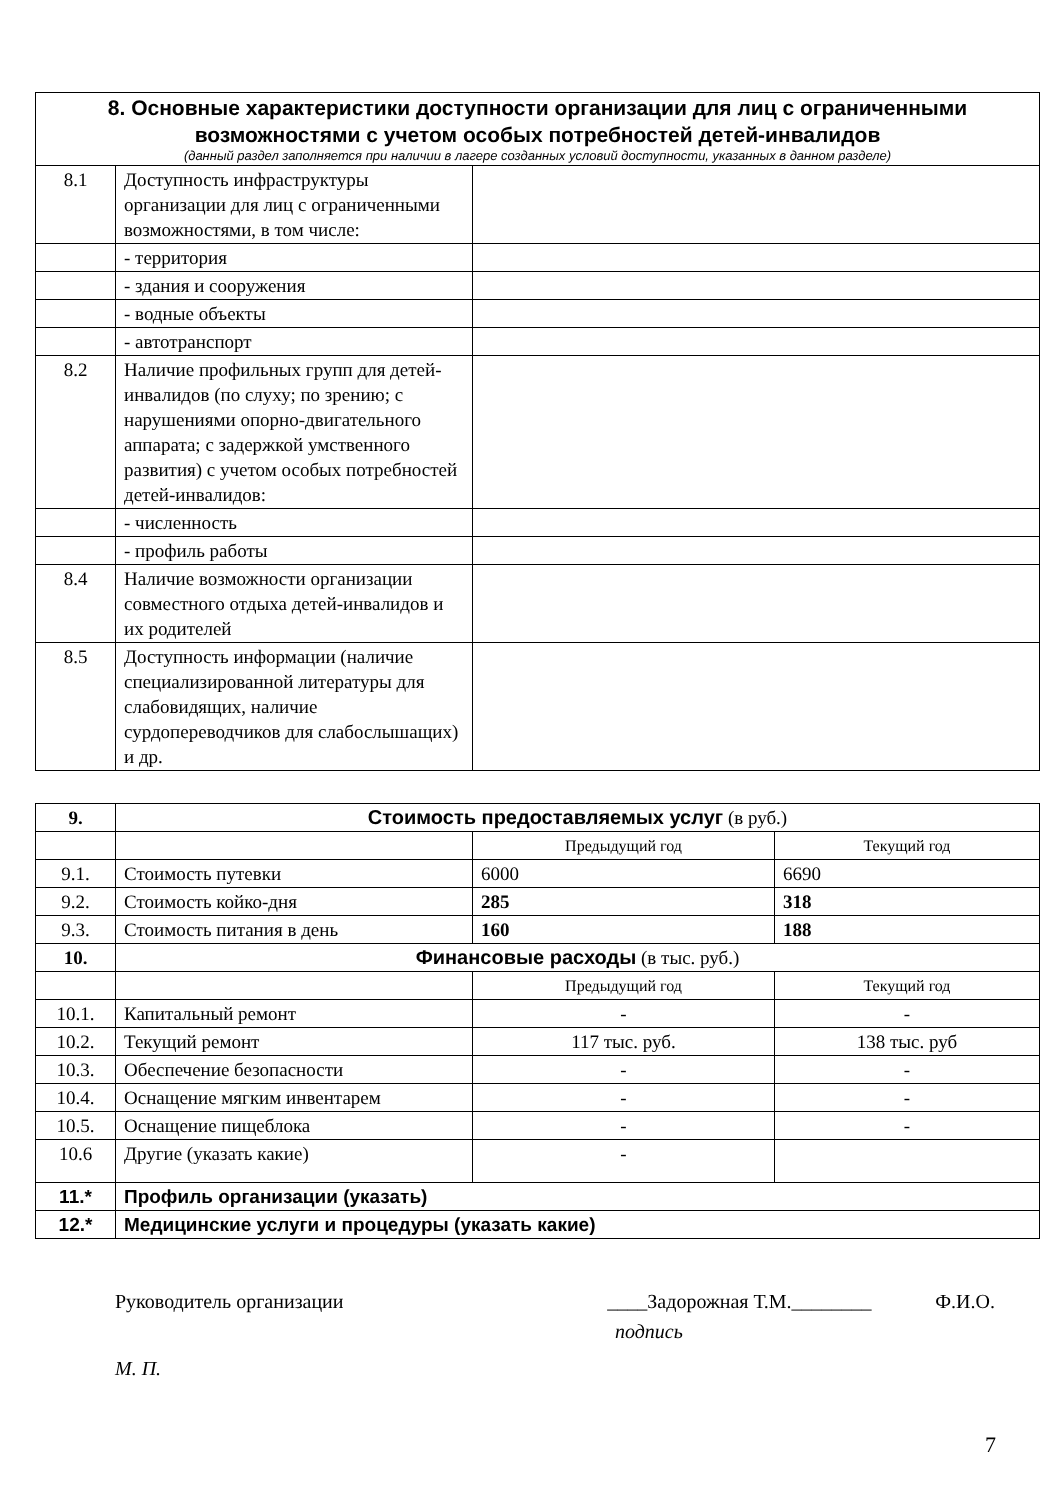| 8. Основные характеристики доступности организации для лиц с ограниченными возможностями с учетом особых потребностей детей-инвалидов (данный раздел заполняется при наличии в лагере созданных условий доступности, указанных в данном разделе) | | |
| --- | --- | --- |
| 8.1 | Доступность инфраструктуры организации для лиц с ограниченными возможностями, в том числе: | |
| | - территория | |
| | - здания и сооружения | |
| | - водные объекты | |
| | - автотранспорт | |
| 8.2 | Наличие профильных групп для детей-инвалидов (по слуху; по зрению; с нарушениями опорно-двигательного аппарата; с задержкой умственного развития) с учетом особых потребностей детей-инвалидов: | |
| | - численность | |
| | - профиль работы | |
| 8.4 | Наличие возможности организации совместного отдыха детей-инвалидов и их родителей | |
| 8.5 | Доступность информации (наличие специализированной литературы для слабовидящих, наличие сурдопереводчиков для слабослышащих) и др. | |
| 9. | Стоимость предоставляемых услуг (в руб.) | | |
| | | Предыдущий год | Текущий год |
| 9.1. | Стоимость путевки | 6000 | 6690 |
| 9.2. | Стоимость койко-дня | 285 | 318 |
| 9.3. | Стоимость питания в день | 160 | 188 |
| 10. | Финансовые расходы (в тыс. руб.) | | |
| | | Предыдущий год | Текущий год |
| 10.1. | Капитальный ремонт | - | - |
| 10.2. | Текущий ремонт | 117 тыс. руб. | 138 тыс. руб |
| 10.3. | Обеспечение безопасности | - | - |
| 10.4. | Оснащение мягким инвентарем | - | - |
| 10.5. | Оснащение пищеблока | - | - |
| 10.6 | Другие (указать какие) | - | |
| 11.* | Профиль организации (указать) | | |
| 12.* | Медицинские услуги и процедуры (указать какие) | | |
Руководитель организации ____Задорожная Т.М.________ Ф.И.О.
подпись
М. П.
7